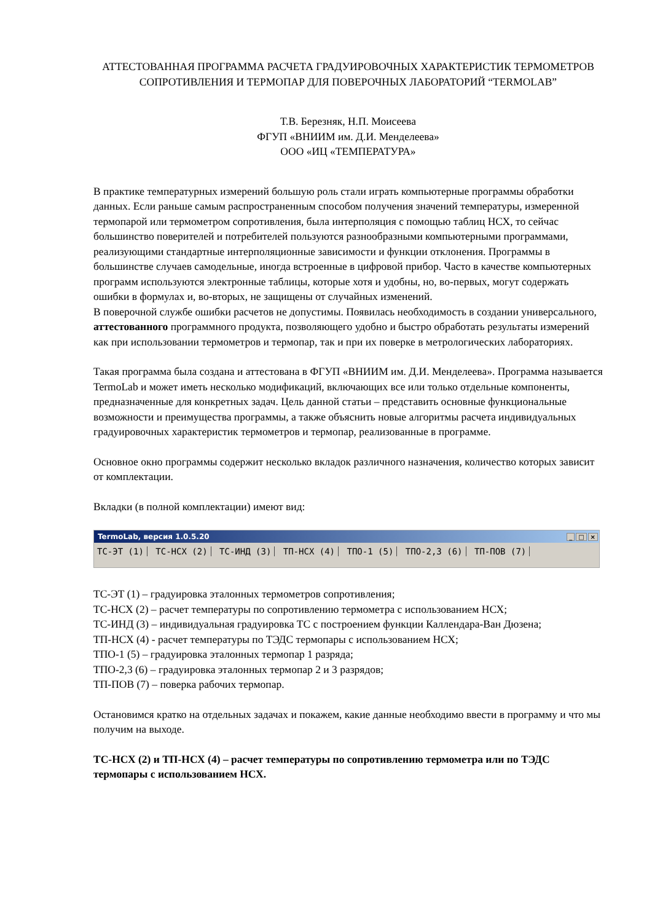АТТЕСТОВАННАЯ ПРОГРАММА РАСЧЕТА ГРАДУИРОВОЧНЫХ ХАРАКТЕРИСТИК ТЕРМОМЕТРОВ СОПРОТИВЛЕНИЯ И ТЕРМОПАР ДЛЯ ПОВЕРОЧНЫХ ЛАБОРАТОРИЙ “TERMOLAB”
Т.В. Березняк, Н.П. Моисеева
ФГУП «ВНИИМ им. Д.И. Менделеева»
ООО «ИЦ «ТЕМПЕРАТУРА»
В практике температурных измерений большую роль стали играть компьютерные программы обработки данных. Если раньше самым распространенным способом получения значений температуры, измеренной термопарой или термометром сопротивления, была интерполяция с помощью таблиц НСХ, то сейчас большинство поверителей и потребителей пользуются разнообразными компьютерными программами, реализующими стандартные интерполяционные зависимости и функции отклонения. Программы в большинстве случаев самодельные, иногда встроенные в цифровой прибор. Часто в качестве компьютерных программ используются электронные таблицы, которые хотя и удобны, но, во-первых, могут содержать ошибки в формулах и, во-вторых, не защищены от случайных изменений.
В поверочной службе ошибки расчетов не допустимы. Появилась необходимость в создании универсального, аттестованного программного продукта, позволяющего удобно и быстро обработать результаты измерений как при использовании термометров и термопар, так и при их поверке в метрологических лабораториях.
Такая программа была создана и аттестована в ФГУП «ВНИИМ им. Д.И. Менделеева». Программа называется TermoLab и может иметь несколько модификаций, включающих все или только отдельные компоненты, предназначенные для конкретных задач. Цель данной статьи – представить основные функциональные возможности и преимущества программы, а также объяснить новые алгоритмы расчета индивидуальных градуировочных характеристик термометров и термопар, реализованные в программе.
Основное окно программы содержит несколько вкладок различного назначения, количество которых зависит от комплектации.
Вкладки (в полной комплектации) имеют вид:
TermoLab, версия 1.0.5.20 _ □ ×
ТС-ЭТ (1) ТС-НСХ (2) ТС-ИНД (3) ТП-НСХ (4) ТПО-1 (5) ТПО-2,3 (6) ТП-ПОВ (7)
ТС-ЭТ (1) – градуировка эталонных термометров сопротивления;
ТС-НСХ (2) – расчет температуры по сопротивлению термометра с использованием НСХ;
ТС-ИНД (3) – индивидуальная градуировка ТС с построением функции Каллендара-Ван Дюзена;
ТП-НСХ (4) - расчет температуры по ТЭДС термопары с использованием НСХ;
ТПО-1 (5) – градуировка эталонных термопар 1 разряда;
ТПО-2,3 (6) – градуировка эталонных термопар 2 и 3 разрядов;
ТП-ПОВ (7) – поверка рабочих термопар.
Остановимся кратко на отдельных задачах и покажем, какие данные необходимо ввести в программу и что мы получим на выходе.
ТС-НСХ (2) и ТП-НСХ (4) – расчет температуры по сопротивлению термометра или по ТЭДС термопары с использованием НСХ.